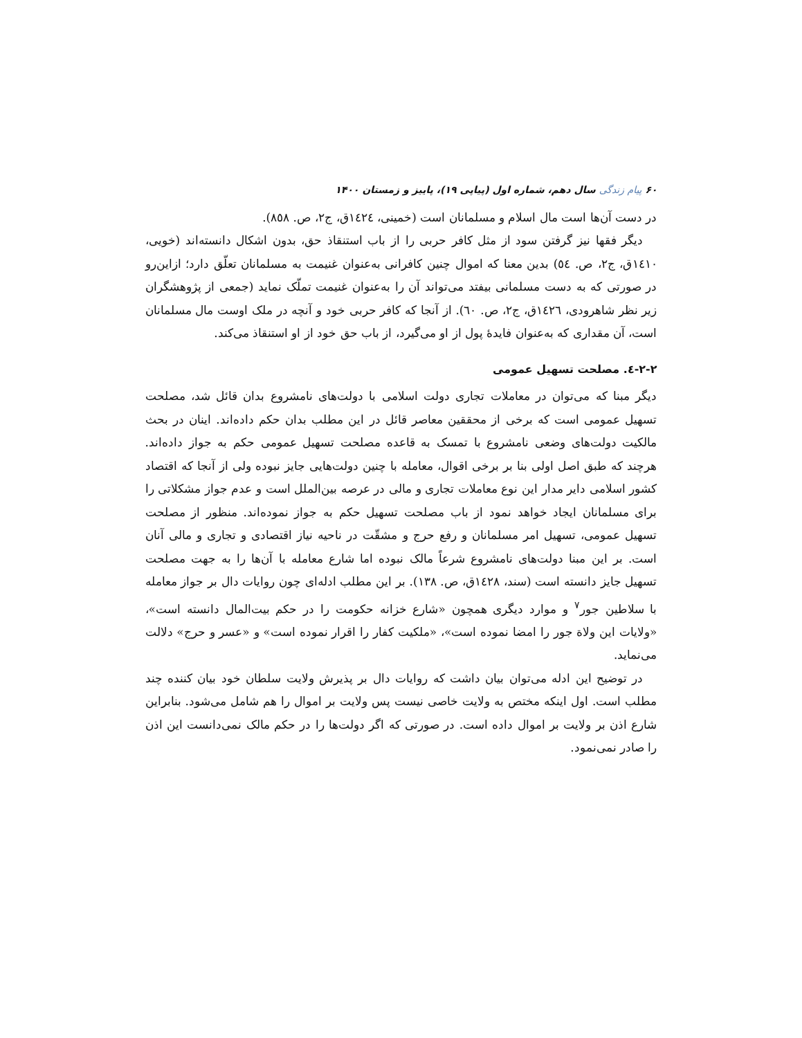۶۰ پیام زندگی سال دهم، شماره اول (پیاپی ۱۹)، پاییز و زمستان ۱۴۰۰
در دست آن‌ها است مال اسلام و مسلمانان است (خمینی، ١٤٢٤ق، ج٢، ص. ٨٥٨).
دیگر فقها نیز گرفتن سود از مثل کافر حربی را از باب استنقاذ حق، بدون اشکال دانسته‌اند (خویی، ١٤١٠ق، ج٢، ص. ٥٤) بدین معنا که اموال چنین کافرانی به‌عنوان غنیمت به مسلمانان تعلّق دارد؛ ازاین‌رو در صورتی که به دست مسلمانی بیفتد می‌تواند آن را به‌عنوان غنیمت تملّک نماید (جمعی از پژوهشگران زیر نظر شاهرودی، ١٤٢٦ق، ج٢، ص. ٦٠). از آنجا که کافر حربی خود و آنچه در ملک اوست مال مسلمانان است، آن مقداری که به‌عنوان فایدهٔ پول از او می‌گیرد، از باب حق خود از او استنقاذ می‌کند.
۲-۲-٤. مصلحت تسهیل عمومی
دیگر مبنا که می‌توان در معاملات تجاری دولت اسلامی با دولت‌های نامشروع بدان قائل شد، مصلحت تسهیل عمومی است که برخی از محققین معاصر قائل در این مطلب بدان حکم داده‌اند. اینان در بحث مالکیت دولت‌های وضعی نامشروع با تمسک به قاعده مصلحت تسهیل عمومی حکم به جواز داده‌اند. هرچند که طبق اصل اولی بنا بر برخی اقوال، معامله با چنین دولت‌هایی جایز نبوده ولی از آنجا که اقتصاد کشور اسلامی دایر مدار این نوع معاملات تجاری و مالی در عرصه بین‌الملل است و عدم جواز مشکلاتی را برای مسلمانان ایجاد خواهد نمود از باب مصلحت تسهیل حکم به جواز نموده‌اند. منظور از مصلحت تسهیل عمومی، تسهیل امر مسلمانان و رفع حرج و مشقّت در ناحیه نیاز اقتصادی و تجاری و مالی آنان است. بر این مبنا دولت‌های نامشروع شرعاً مالک نبوده اما شارع معامله با آن‌ها را به جهت مصلحت تسهیل جایز دانسته است (سند، ١٤٢٨ق، ص. ١٣٨). بر این مطلب ادله‌ای چون روایات دال بر جواز معامله با سلاطین جور<sup>۷</sup> و موارد دیگری همچون «شارع خزانه حکومت را در حکم بیت‌المال دانسته است»، «ولایات این ولاة جور را امضا نموده است»، «ملکیت کفار را اقرار نموده است» و «عسر و حرج» دلالت می‌نماید.
در توضیح این ادله می‌توان بیان داشت که روایات دال بر پذیرش ولایت سلطان خود بیان کننده چند مطلب است. اول اینکه مختص به ولایت خاصی نیست پس ولایت بر اموال را هم شامل می‌شود. بنابراین شارع اذن بر ولایت بر اموال داده است. در صورتی که اگر دولت‌ها را در حکم مالک نمی‌دانست این اذن را صادر نمی‌نمود.